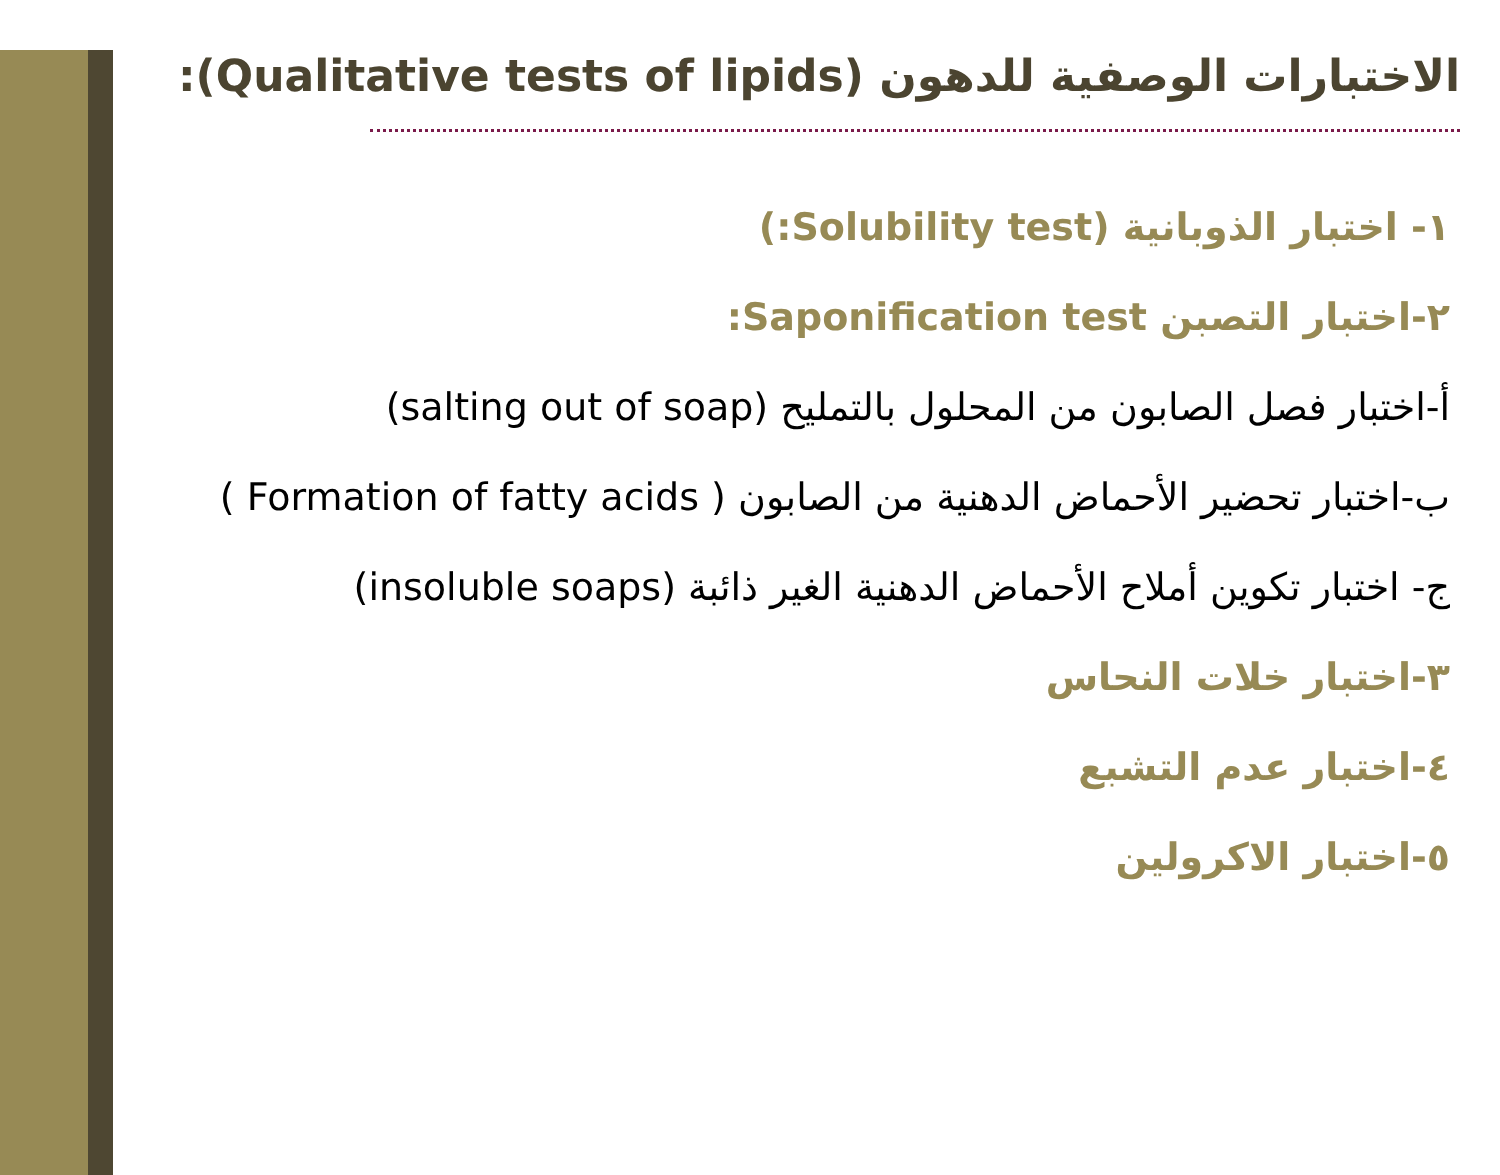الاختبارات الوصفية للدهون (Qualitative tests of lipids):
١- اختبار الذوبانية (Solubility test:)
٢-اختبار التصبن Saponification test:
أ-اختبار فصل الصابون من المحلول بالتمليح (salting out of soap)
ب-اختبار تحضير الأحماض الدهنية من الصابون ( Formation of fatty acids )
ج- اختبار تكوين أملاح الأحماض الدهنية الغير ذائبة (insoluble soaps)
٣-اختبار خلات النحاس
٤-اختبار عدم التشبع
٥-اختبار الاكرولين